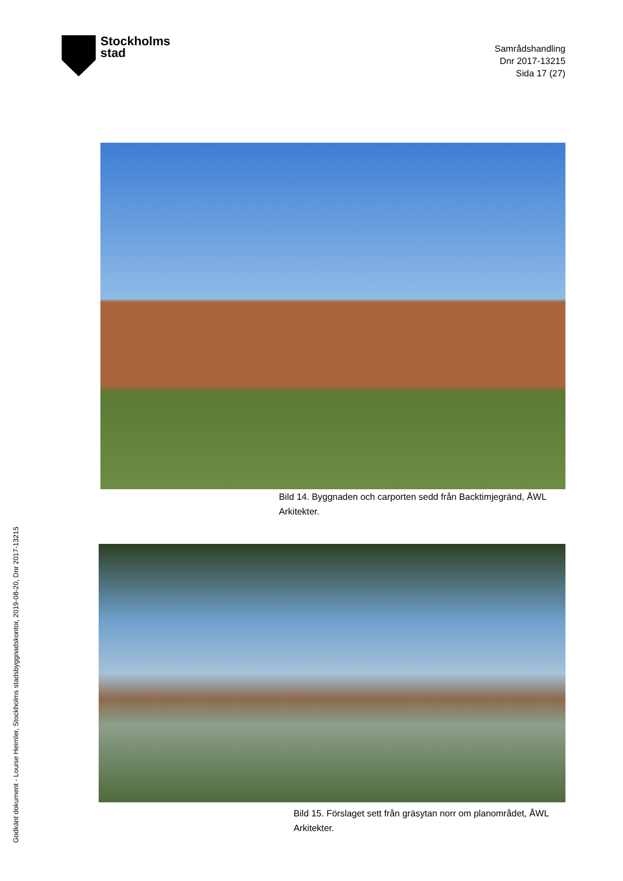Stockholms
stad
Samrådshandling
Dnr 2017-13215
Sida 17 (27)
Bild 14. Byggnaden och carporten sedd från Backtimjegränd, ÅWL Arkitekter.
Bild 15. Förslaget sett från gräsytan norr om planområdet, ÅWL Arkitekter.
Godkänt dokument - Louise Heimler, Stockholms stadsbyggnadskontor, 2019-08-20, Dnr 2017-13215